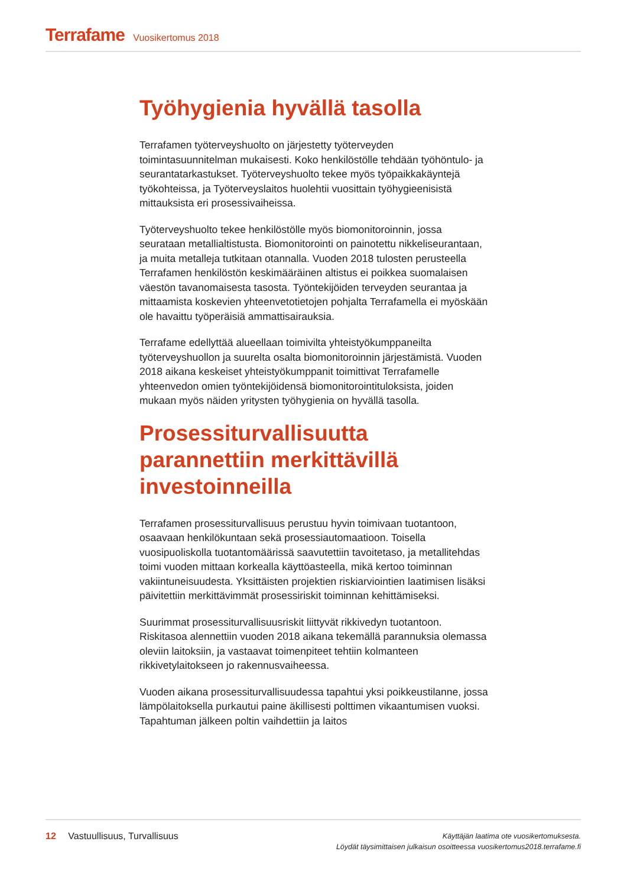Terrafame Vuosikertomus 2018
Työhygienia hyvällä tasolla
Terrafamen työterveyshuolto on järjestetty työterveyden toimintasuunnitelman mukaisesti. Koko henkilöstölle tehdään työhöntulo- ja seurantatarkastukset. Työterveyshuolto tekee myös työpaikkakäyntejä työkohteissa, ja Työterveyslaitos huolehtii vuosittain työhygieenisistä mittauksista eri prosessivaiheissa.
Työterveyshuolto tekee henkilöstölle myös biomonitoroinnin, jossa seurataan metallialtistusta. Biomonitorointi on painotettu nikkeliseurantaan, ja muita metalleja tutkitaan otannalla. Vuoden 2018 tulosten perusteella Terrafamen henkilöstön keskimääräinen altistus ei poikkea suomalaisen väestön tavanomaisesta tasosta. Työntekijöiden terveyden seurantaa ja mittaamista koskevien yhteenvetotietojen pohjalta Terrafamella ei myöskään ole havaittu työperäisiä ammattisairauksia.
Terrafame edellyttää alueellaan toimivilta yhteistyökumppaneilta työterveyshuollon ja suurelta osalta biomonitoroinnin järjestämistä. Vuoden 2018 aikana keskeiset yhteistyökumppanit toimittivat Terrafamelle yhteenvedon omien työntekijöidensä biomonitorointituloksista, joiden mukaan myös näiden yritysten työhygienia on hyvällä tasolla.
Prosessiturvallisuutta parannettiin merkittävillä investoinneilla
Terrafamen prosessiturvallisuus perustuu hyvin toimivaan tuotantoon, osaavaan henkilökuntaan sekä prosessiautomaatioon. Toisella vuosipuoliskolla tuotantomäärissä saavutettiin tavoitetaso, ja metallitehdas toimi vuoden mittaan korkealla käyttöasteella, mikä kertoo toiminnan vakiintuneisuudesta. Yksittäisten projektien riskiarviointien laatimisen lisäksi päivitettiin merkittävimmät prosessiriskit toiminnan kehittämiseksi.
Suurimmat prosessiturvallisuusriskit liittyvät rikkivedyn tuotantoon. Riskitasoa alennettiin vuoden 2018 aikana tekemällä parannuksia olemassa oleviin laitoksiin, ja vastaavat toimenpiteet tehtiin kolmanteen rikkivetylaitokseen jo rakennusvaiheessa.
Vuoden aikana prosessiturvallisuudessa tapahtui yksi poikkeustilanne, jossa lämpölaitoksella purkautui paine äkillisesti polttimen vikaantumisen vuoksi. Tapahtuman jälkeen poltin vaihdettiin ja laitos
12 Vastuullisuus, Turvallisuus
Käyttäjän laatima ote vuosikertomuksesta.
Löydät täysimittaisen julkaisun osoitteessa vuosikertomus2018.terrafame.fi